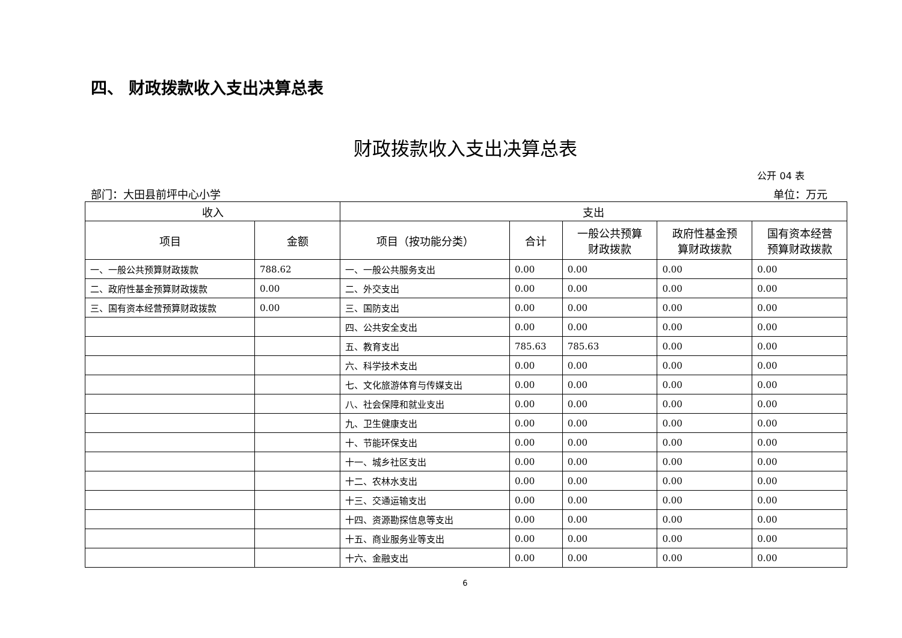四、 财政拨款收入支出决算总表
财政拨款收入支出决算总表
公开 04 表
部门：大田县前坪中心小学 单位：万元
| 收入 | | 支出 | | | | |
| --- | --- | --- | --- | --- | --- | --- |
| 项目 | 金额 | 项目（按功能分类） | 合计 | 一般公共预算 财政拨款 | 政府性基金预 算财政拨款 | 国有资本经营 预算财政拨款 |
| 一、一般公共预算财政拨款 | 788.62 | 一、一般公共服务支出 | 0.00 | 0.00 | 0.00 | 0.00 |
| 二、政府性基金预算财政拨款 | 0.00 | 二、外交支出 | 0.00 | 0.00 | 0.00 | 0.00 |
| 三、国有资本经营预算财政拨款 | 0.00 | 三、国防支出 | 0.00 | 0.00 | 0.00 | 0.00 |
| | | 四、公共安全支出 | 0.00 | 0.00 | 0.00 | 0.00 |
| | | 五、教育支出 | 785.63 | 785.63 | 0.00 | 0.00 |
| | | 六、科学技术支出 | 0.00 | 0.00 | 0.00 | 0.00 |
| | | 七、文化旅游体育与传媒支出 | 0.00 | 0.00 | 0.00 | 0.00 |
| | | 八、社会保障和就业支出 | 0.00 | 0.00 | 0.00 | 0.00 |
| | | 九、卫生健康支出 | 0.00 | 0.00 | 0.00 | 0.00 |
| | | 十、节能环保支出 | 0.00 | 0.00 | 0.00 | 0.00 |
| | | 十一、城乡社区支出 | 0.00 | 0.00 | 0.00 | 0.00 |
| | | 十二、农林水支出 | 0.00 | 0.00 | 0.00 | 0.00 |
| | | 十三、交通运输支出 | 0.00 | 0.00 | 0.00 | 0.00 |
| | | 十四、资源勘探信息等支出 | 0.00 | 0.00 | 0.00 | 0.00 |
| | | 十五、商业服务业等支出 | 0.00 | 0.00 | 0.00 | 0.00 |
| | | 十六、金融支出 | 0.00 | 0.00 | 0.00 | 0.00 |
6